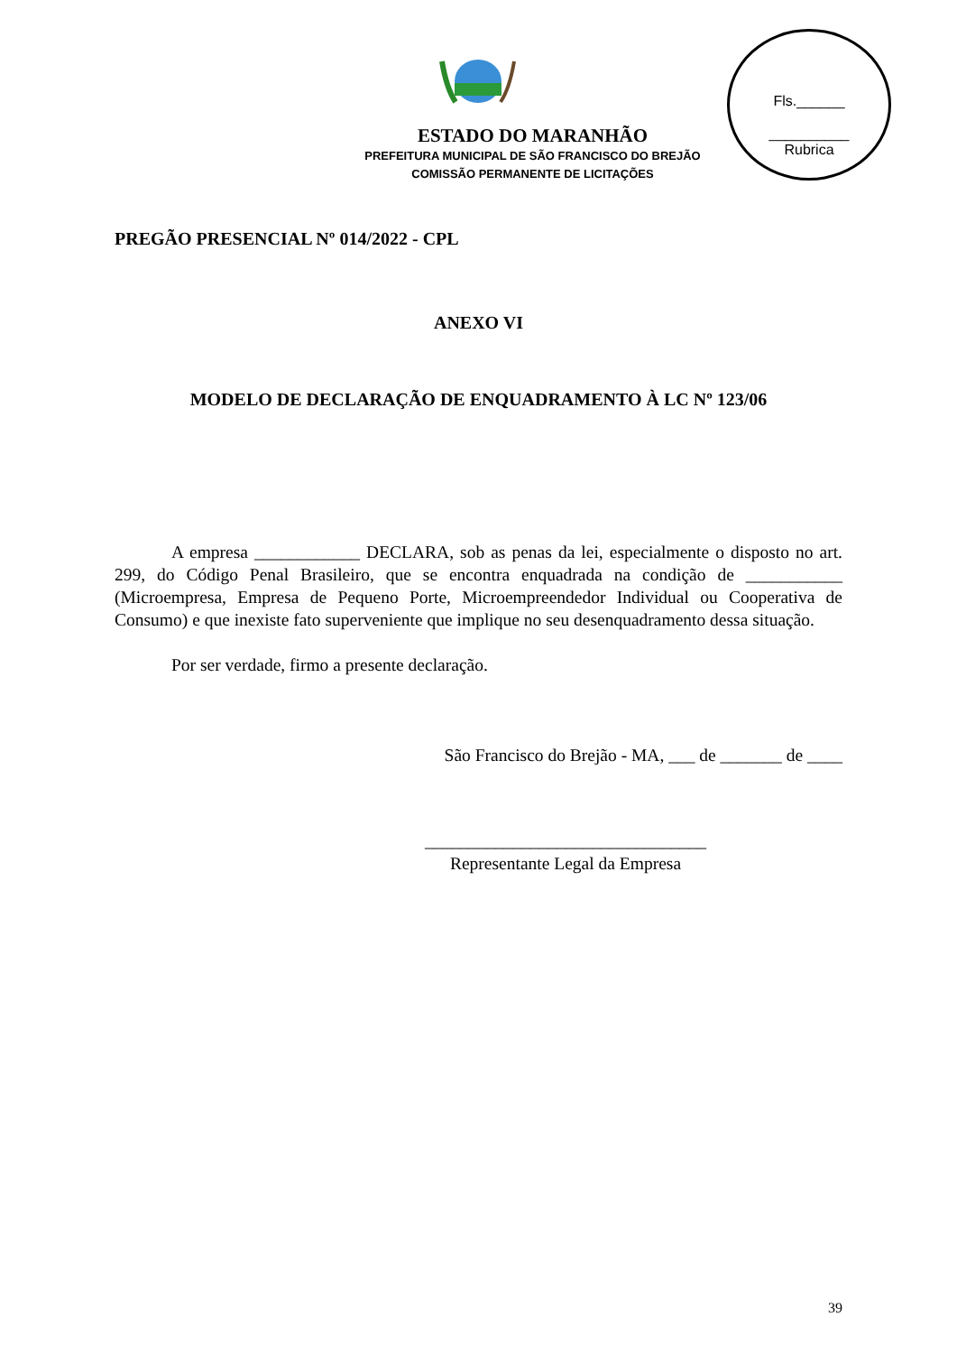Fls.______
__________
Rubrica
ESTADO DO MARANHÃO
PREFEITURA MUNICIPAL DE SÃO FRANCISCO DO BREJÃO
COMISSÃO PERMANENTE DE LICITAÇÕES
PREGÃO PRESENCIAL Nº 014/2022 - CPL
ANEXO VI
MODELO DE DECLARAÇÃO DE ENQUADRAMENTO À LC Nº 123/06
A empresa ____________ DECLARA, sob as penas da lei, especialmente o disposto no art. 299, do Código Penal Brasileiro, que se encontra enquadrada na condição de ___________ (Microempresa, Empresa de Pequeno Porte, Microempreendedor Individual ou Cooperativa de Consumo) e que inexiste fato superveniente que implique no seu desenquadramento dessa situação.
Por ser verdade, firmo a presente declaração.
São Francisco do Brejão - MA, ___ de _______ de ____
________________________________
Representante Legal da Empresa
39